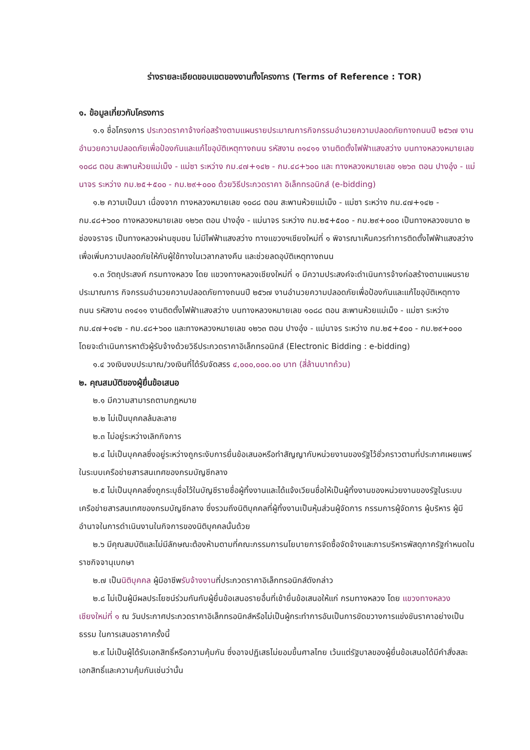ร่างรายละเอียดขอบเขตของงานทั้งโครงการ (Terms of Reference : TOR)
๑. ข้อมูลเกี่ยวกับโครงการ
๑.๑ ชื่อโครงการ ประกวดราคาจ้างก่อสร้างตามแผนรายประมาณการกิจกรรมอำนวยความปลอดภัยทางถนนปี ๒๕๖๗ งานอำนวยความปลอดภัยเพื่อป้องกันและแก้ไขอุบัติเหตุทางถนน รหัสงาน ๓๑๔๑๑ งานติดตั้งไฟฟ้าแสงสว่าง บนทางหลวงหมายเลข ๑๐๘๘ ตอน สะพานห้วยแม่เม็ง - แม่ซา ระหว่าง กม.๔๗+๑๔๒ - กม.๔๘+๖๐๐ และ ทางหลวงหมายเลข ๑๒๖๓ ตอน ปางอุ๋ง - แม่นาจร ระหว่าง กม.๒๕+๕๐๐ - กม.๒๙+๐๐๐ ด้วยวิธีประกวดราคา อิเล็กทรอนิกส์ (e-bidding)
๑.๒ ความเป็นมา เนื่องจาก ทางหลวงหมายเลข ๑๐๘๘ ตอน สะพานห้วยแม่เม็ง - แม่ซา ระหว่าง กม.๔๗+๑๔๒ - กม.๔๘+๖๐๐ ทางหลวงหมายเลข ๑๒๖๓ ตอน ปางอุ๋ง - แม่นาจร ระหว่าง กม.๒๕+๕๐๐ - กม.๒๙+๐๐๐ เป็นทางหลวงขนาด ๒ ช่องจราจร เป็นทางหลวงผ่านชุมชน ไม่มีไฟฟ้าแสงสว่าง ทางแขวงฯเชียงใหม่ที่ ๑ พิจารณาเห็นควรทำการติดตั้งไฟฟ้าแสงสว่างเพื่อเพิ่มความปลอดภัยให้กับผู้ใช้ทางในเวลากลางคืน และช่วยลดอุบัติเหตุทางถนน
๑.๓ วัตถุประสงค์ กรมทางหลวง โดย แขวงทางหลวงเชียงใหม่ที่ ๑ มีความประสงค์จะดำเนินการจ้างก่อสร้างตามแผนรายประมาณการ กิจกรรมอำนวยความปลอดภัยทางถนนปี ๒๕๖๗ งานอำนวยความปลอดภัยเพื่อป้องกันและแก้ไขอุบัติเหตุทางถนน รหัสงาน ๓๑๔๑๑ งานติดตั้งไฟฟ้าแสงสว่าง บนทางหลวงหมายเลข ๑๐๘๘ ตอน สะพานห้วยแม่เม็ง - แม่ซา ระหว่าง กม.๔๗+๑๔๒ - กม.๔๘+๖๐๐ และทางหลวงหมายเลข ๑๒๖๓ ตอน ปางอุ๋ง - แม่นาจร ระหว่าง กม.๒๕+๕๐๐ - กม.๒๙+๐๐๐ โดยจะดำเนินการหาตัวผู้รับจ้างด้วยวิธีประกวดราคาอิเล็กทรอนิกส์ (Electronic Bidding : e-bidding)
๑.๔ วงเงินงบประมาณ/วงเงินที่ได้รับจัดสรร ๔,๐๐๐,๐๐๐.๐๐ บาท (สี่ล้านบาทถ้วน)
๒. คุณสมบัติของผู้ยื่นข้อเสนอ
๒.๑ มีความสามารถตามกฎหมาย
๒.๒ ไม่เป็นบุคคลล้มละลาย
๒.๓ ไม่อยู่ระหว่างเลิกกิจการ
๒.๔ ไม่เป็นบุคคลซึ่งอยู่ระหว่างถูกระงับการยื่นข้อเสนอหรือทำสัญญากับหน่วยงานของรัฐไว้ชั่วคราวตามที่ประกาศเผยแพร่ในระบบเครือข่ายสารสนเทศของกรมบัญชีกลาง
๒.๕ ไม่เป็นบุคคลซึ่งถูกระบุชื่อไว้ในบัญชีรายชื่อผู้ทิ้งงานและได้แจ้งเวียนชื่อให้เป็นผู้ทิ้งงานของหน่วยงานของรัฐในระบบเครือข่ายสารสนเทศของกรมบัญชีกลาง ซึ่งรวมถึงนิติบุคคลที่ผู้ทิ้งงานเป็นหุ้นส่วนผู้จัดการ กรรมการผู้จัดการ ผู้บริหาร ผู้มีอำนาจในการดำเนินงานในกิจการของนิติบุคคลนั้นด้วย
๒.๖ มีคุณสมบัติและไม่มีลักษณะต้องห้ามตามที่คณะกรรมการนโยบายการจัดซื้อจัดจ้างและการบริหารพัสดุภาครัฐกำหนดในราชกิจจานุเบกษา
๒.๗ เป็นนิติบุคคล ผู้มีอาชีพรับจ้างงานที่ประกวดราคาอิเล็กทรอนิกส์ดังกล่าว
๒.๘ ไม่เป็นผู้มีผลประโยชน์ร่วมกันกับผู้ยื่นข้อเสนอรายอื่นที่เข้ายื่นข้อเสนอให้แก่ กรมทางหลวง โดย แขวงทางหลวงเชียงใหม่ที่ ๑ ณ วันประกาศประกวดราคาอิเล็กทรอนิกส์หรือไม่เป็นผู้กระทำการอันเป็นการขัดขวางการแข่งขันราคาอย่างเป็นธรรม ในการเสนอราคาครั้งนี้
๒.๙ ไม่เป็นผู้ได้รับเอกสิทธิ์หรือความคุ้มกัน ซึ่งอาจปฏิเสธไม่ยอมขึ้นศาลไทย เว้นแต่รัฐบาลของผู้ยื่นข้อเสนอได้มีคำสั่งสละเอกสิทธิ์และความคุ้มกันเช่นว่านั้น